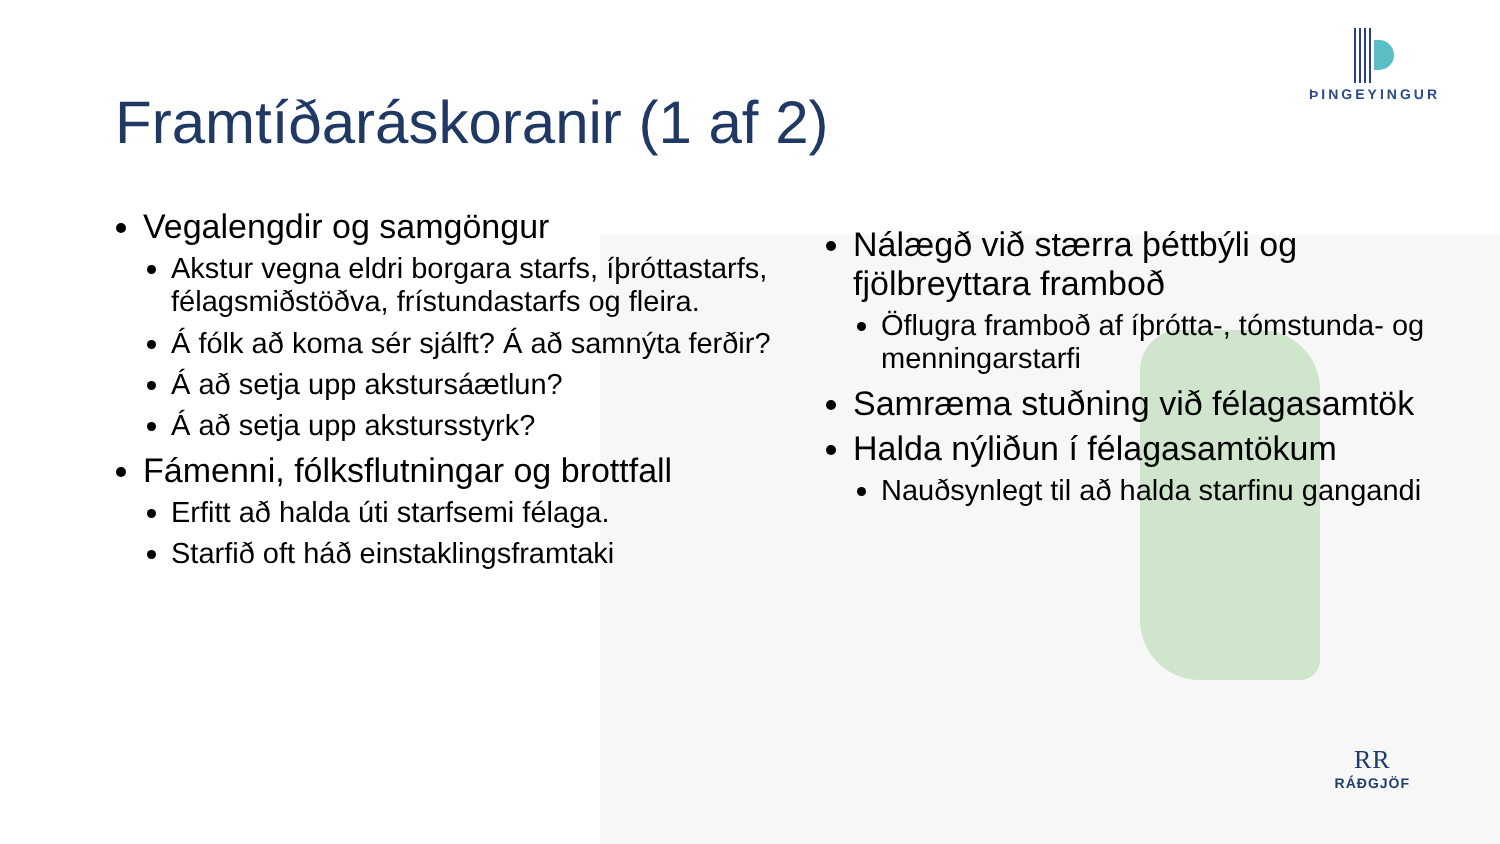ÞINGEYINGUR
Framtíðaráskoranir (1 af 2)
Vegalengdir og samgöngur
Akstur vegna eldri borgara starfs, íþróttastarfs, félagsmiðstöðva, frístundastarfs og fleira.
Á fólk að koma sér sjálft? Á að samnýta ferðir?
Á að setja upp akstursáætlun?
Á að setja upp akstursstyrk?
Fámenni, fólksflutningar og brottfall
Erfitt að halda úti starfsemi félaga.
Starfið oft háð einstaklingsframtaki
Nálægð við stærra þéttbýli og fjölbreyttara framboð
Öflugra framboð af íþrótta-, tómstunda- og menningarstarfi
Samræma stuðning við félagasamtök
Halda nýliðun í félagasamtökum
Nauðsynlegt til að halda starfinu gangandi
RR
RÁÐGJÖF